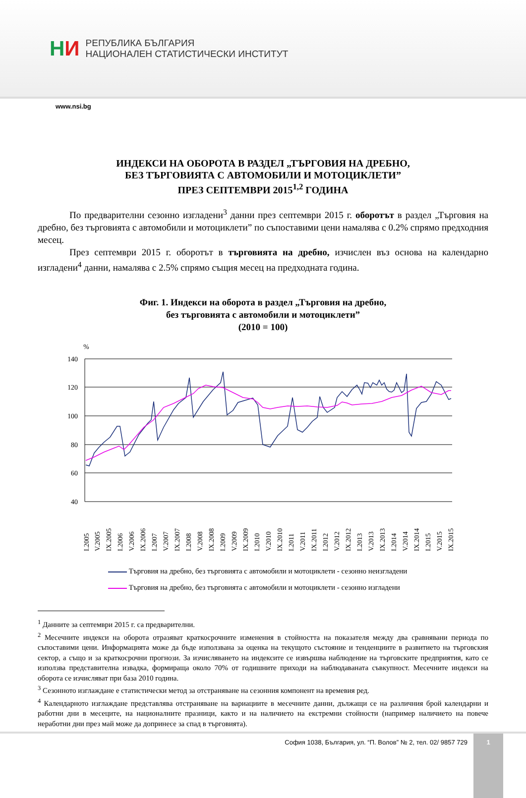НИ
РЕПУБЛИКА БЪЛГАРИЯ
НАЦИОНАЛЕН СТАТИСТИЧЕСКИ ИНСТИТУТ
www.nsi.bg
ИНДЕКСИ НА ОБОРОТА В РАЗДЕЛ „ТЪРГОВИЯ НА ДРЕБНО,
БЕЗ ТЪРГОВИЯТА С АВТОМОБИЛИ И МОТОЦИКЛЕТИ”
ПРЕЗ СЕПТЕМВРИ 2015<sup>1,2</sup> ГОДИНА
По предварителни сезонно изгладени<sup>3</sup> данни през септември 2015 г. оборотът в раздел „Търговия на дребно, без търговията с автомобили и мотоциклети” по съпоставими цени намалява с 0.2% спрямо предходния месец.
През септември 2015 г. оборотът в търговията на дребно, изчислен въз основа на календарно изгладени<sup>4</sup> данни, намалява с 2.5% спрямо същия месец на предходната година.
Фиг. 1. Индекси на оборота в раздел „Търговия на дребно,
без търговията с автомобили и мотоциклети”
(2010 = 100)
%
140
120
100
80
60
40
I.2005
V.2005
IX.2005
I.2006
V.2006
IX.2006
I.2007
V.2007
IX.2007
I.2008
V.2008
IX.2008
I.2009
V.2009
IX.2009
I.2010
V.2010
IX.2010
I.2011
V.2011
IX.2011
I.2012
V.2012
IX.2012
I.2013
V.2013
IX.2013
I.2014
V.2014
IX.2014
I.2015
V.2015
IX.2015
Търговия на дребно, без търговията с автомобили и мотоциклети - сезонно неизгладени
Търговия на дребно, без търговията с автомобили и мотоциклети - сезонно изгладени
<sup>1</sup> Данните за септември 2015 г. са предварителни.
<sup>2</sup> Месечните индекси на оборота отразяват краткосрочните изменения в стойността на показателя между два сравнявани периода по съпоставими цени. Информацията може да бъде използвана за оценка на текущото състояние и тенденциите в развитието на търговския сектор, а също и за краткосрочни прогнози. За изчисляването на индексите се извършва наблюдение на търговските предприятия, като се използва представителна извадка, формираща около 70% от годишните приходи на наблюдаваната съвкупност. Месечните индекси на оборота се изчисляват при база 2010 година.
<sup>3</sup> Сезонното изглаждане е статистически метод за отстраняване на сезонния компонент на времевия ред.
<sup>4</sup> Календарното изглаждане представлява отстраняване на вариациите в месечните данни, дължащи се на различния брой календарни и работни дни в месеците, на националните празници, както и на наличието на екстремни стойности (например наличието на повече неработни дни през май може да допринесе за спад в търговията).
София 1038, България, ул. “П. Волов” № 2, тел. 02/ 9857 729
1